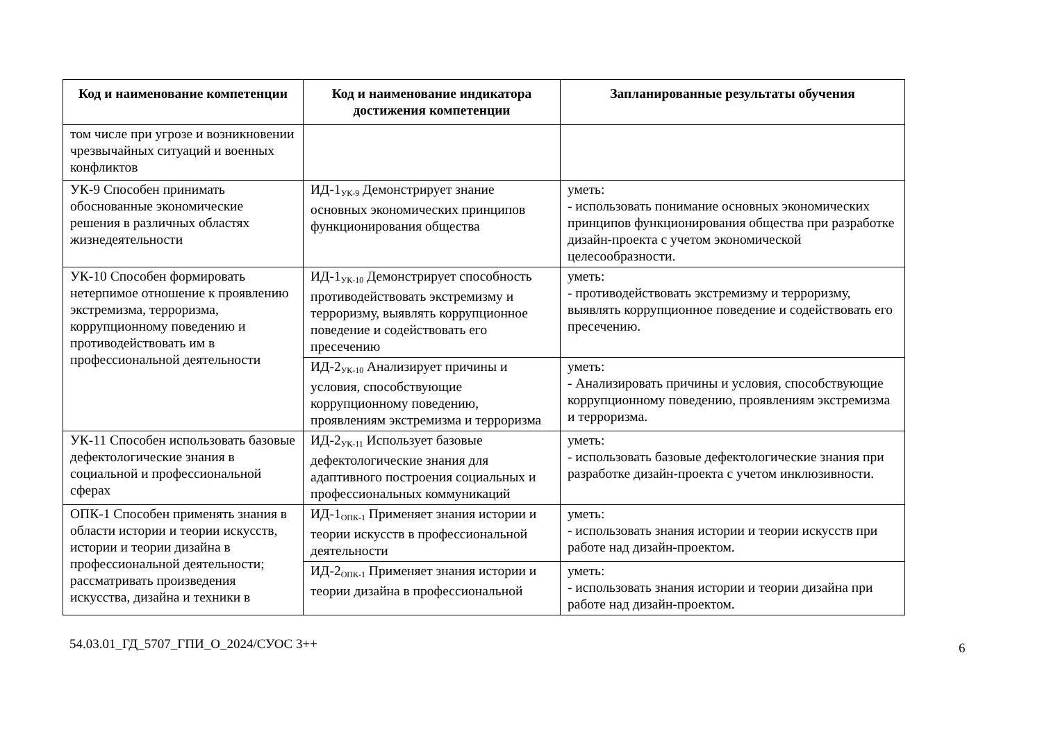| Код и наименование компетенции | Код и наименование индикатора достижения компетенции | Запланированные результаты обучения |
| --- | --- | --- |
| том числе при угрозе и возникновении чрезвычайных ситуаций и военных конфликтов | | |
| УК-9 Способен принимать обоснованные экономические решения в различных областях жизнедеятельности | ИД-1<sub>УК-9</sub> Демонстрирует знание основных экономических принципов функционирования общества | уметь: - использовать понимание основных экономических принципов функционирования общества при разработке дизайн-проекта с учетом экономической целесообразности. |
| УК-10 Способен формировать нетерпимое отношение к проявлению экстремизма, терроризма, коррупционному поведению и противодействовать им в профессиональной деятельности | ИД-1<sub>УК-10</sub> Демонстрирует способность противодействовать экстремизму и терроризму, выявлять коррупционное поведение и содействовать его пресечению | уметь: - противодействовать экстремизму и терроризму, выявлять коррупционное поведение и содействовать его пресечению. |
| | ИД-2<sub>УК-10</sub> Анализирует причины и условия, способствующие коррупционному поведению, проявлениям экстремизма и терроризма | уметь: - Анализировать причины и условия, способствующие коррупционному поведению, проявлениям экстремизма и терроризма. |
| УК-11 Способен использовать базовые дефектологические знания в социальной и профессиональной сферах | ИД-2<sub>УК-11</sub> Использует базовые дефектологические знания для адаптивного построения социальных и профессиональных коммуникаций | уметь: - использовать базовые дефектологические знания при разработке дизайн-проекта с учетом инклюзивности. |
| ОПК-1 Способен применять знания в области истории и теории искусств, истории и теории дизайна в профессиональной деятельности; рассматривать произведения искусства, дизайна и техники в | ИД-1<sub>ОПК-1</sub> Применяет знания истории и теории искусств в профессиональной деятельности | уметь: - использовать знания истории и теории искусств при работе над дизайн-проектом. |
| | ИД-2<sub>ОПК-1</sub> Применяет знания истории и теории дизайна в профессиональной | уметь: - использовать знания истории и теории дизайна при работе над дизайн-проектом. |
6
54.03.01_ГД_5707_ГПИ_О_2024/СУОС 3++